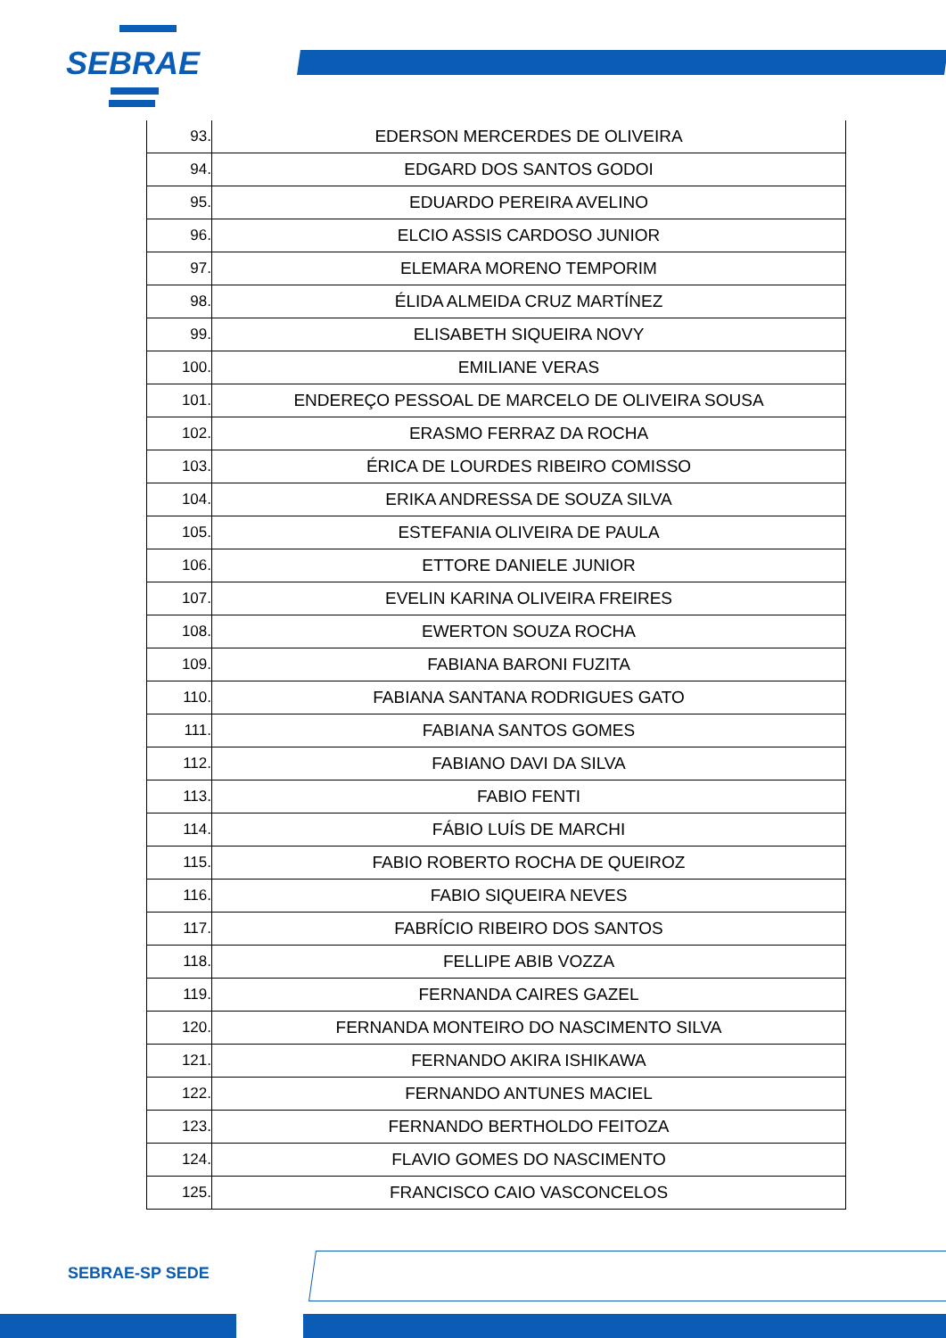SEBRAE
| 93. | EDERSON MERCERDES DE OLIVEIRA |
| 94. | EDGARD DOS SANTOS GODOI |
| 95. | EDUARDO PEREIRA AVELINO |
| 96. | ELCIO ASSIS CARDOSO JUNIOR |
| 97. | ELEMARA MORENO TEMPORIM |
| 98. | ÉLIDA ALMEIDA CRUZ MARTÍNEZ |
| 99. | ELISABETH SIQUEIRA NOVY |
| 100. | EMILIANE VERAS |
| 101. | ENDEREÇO PESSOAL DE MARCELO DE OLIVEIRA SOUSA |
| 102. | ERASMO FERRAZ DA ROCHA |
| 103. | ÉRICA DE LOURDES RIBEIRO COMISSO |
| 104. | ERIKA ANDRESSA DE SOUZA SILVA |
| 105. | ESTEFANIA OLIVEIRA DE PAULA |
| 106. | ETTORE DANIELE JUNIOR |
| 107. | EVELIN KARINA OLIVEIRA FREIRES |
| 108. | EWERTON SOUZA ROCHA |
| 109. | FABIANA BARONI FUZITA |
| 110. | FABIANA SANTANA RODRIGUES GATO |
| 111. | FABIANA SANTOS GOMES |
| 112. | FABIANO DAVI DA SILVA |
| 113. | FABIO FENTI |
| 114. | FÁBIO LUÍS DE MARCHI |
| 115. | FABIO ROBERTO ROCHA DE QUEIROZ |
| 116. | FABIO SIQUEIRA NEVES |
| 117. | FABRÍCIO RIBEIRO DOS SANTOS |
| 118. | FELLIPE ABIB VOZZA |
| 119. | FERNANDA CAIRES GAZEL |
| 120. | FERNANDA MONTEIRO DO NASCIMENTO SILVA |
| 121. | FERNANDO AKIRA ISHIKAWA |
| 122. | FERNANDO ANTUNES MACIEL |
| 123. | FERNANDO BERTHOLDO FEITOZA |
| 124. | FLAVIO GOMES DO NASCIMENTO |
| 125. | FRANCISCO CAIO VASCONCELOS |
SEBRAE-SP SEDE